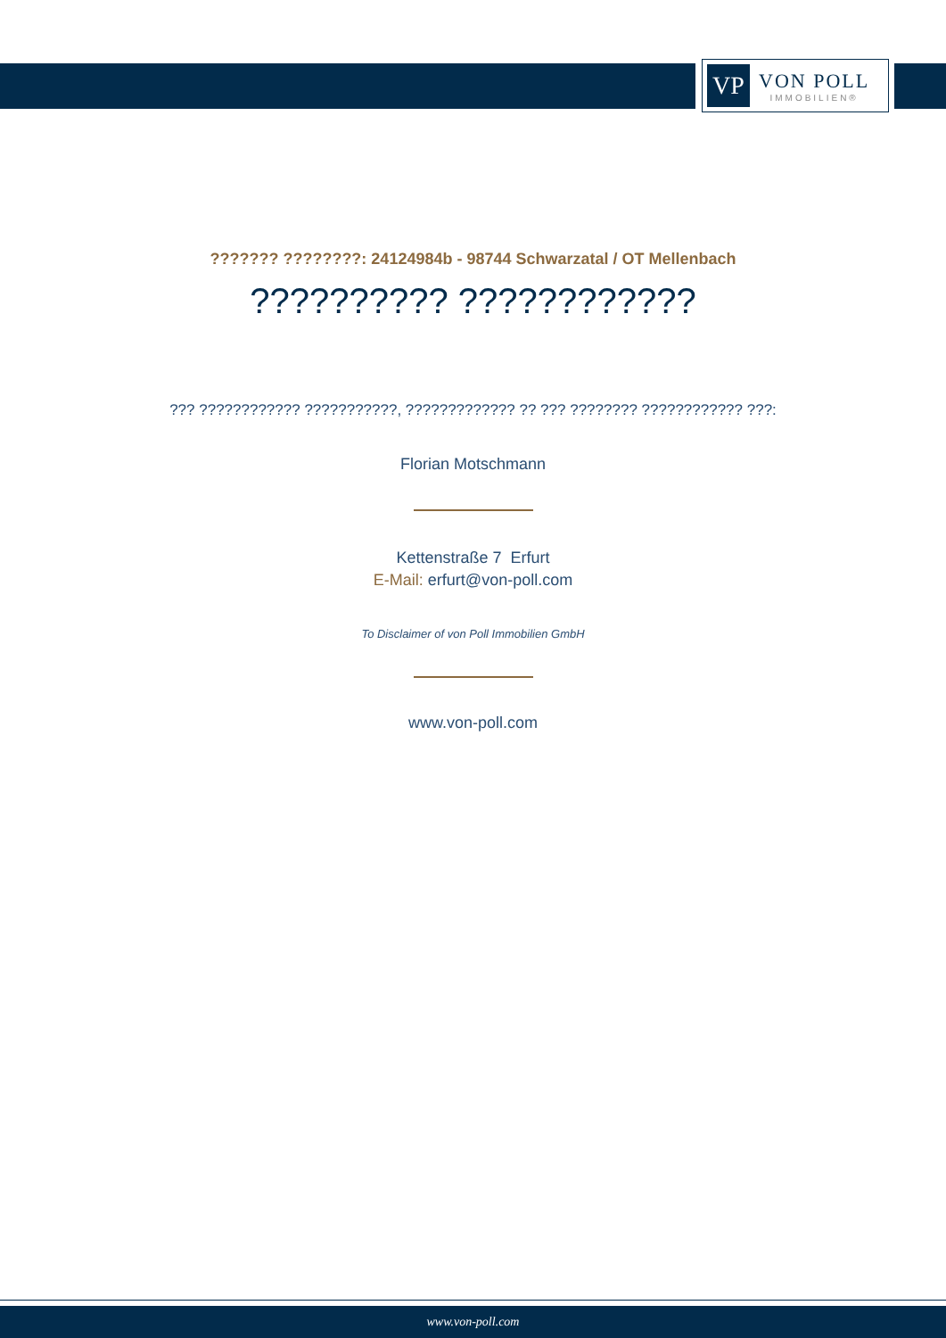VP
VON POLL
IMMOBILIEN®
??????? ????????: 24124984b - 98744 Schwarzatal / OT Mellenbach
?????????? ????????????
??? ???????????? ???????????, ????????????? ?? ??? ???????? ???????????? ???:
Florian Motschmann
Kettenstraße 7 Erfurt
E-Mail: erfurt@von-poll.com
To Disclaimer of von Poll Immobilien GmbH
www.von-poll.com
www.von-poll.com